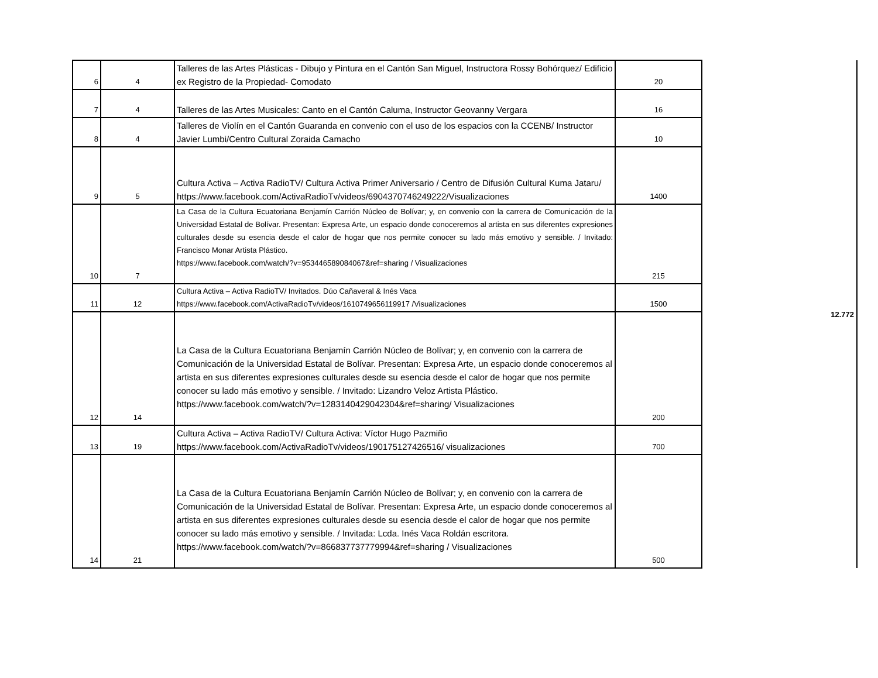| 6 | 4 | Talleres de las Artes Plásticas - Dibujo y Pintura en el Cantón San Miguel, Instructora Rossy Bohórquez/ Edificio ex Registro de la Propiedad- Comodato | 20 | | 12.772 |
| 7 | 4 | Talleres de las Artes Musicales: Canto en el Cantón Caluma, Instructor Geovanny Vergara | 16 | | |
| 8 | 4 | Talleres de Violín en el Cantón Guaranda en convenio con el uso de los espacios con la CCENB/ Instructor Javier Lumbi/Centro Cultural Zoraida Camacho | 10 | | |
| 9 | 5 | Cultura Activa – Activa RadioTV/ Cultura Activa Primer Aniversario / Centro de Difusión Cultural Kuma Jataru/ https://www.facebook.com/ActivaRadioTv/videos/6904370746249222/Visualizaciones | 1400 | | |
| 10 | 7 | La Casa de la Cultura Ecuatoriana Benjamín Carrión Núcleo de Bolívar; y, en convenio con la carrera de Comunicación de la Universidad Estatal de Bolívar. Presentan: Expresa Arte, un espacio donde conoceremos al artista en sus diferentes expresiones culturales desde su esencia desde el calor de hogar que nos permite conocer su lado más emotivo y sensible. / Invitado: Francisco Monar Artista Plástico. https://www.facebook.com/watch/?v=953446589084067&ref=sharing / Visualizaciones | 215 | | |
| 11 | 12 | Cultura Activa – Activa RadioTV/ Invitados. Dúo Cañaveral & Inés Vaca https://www.facebook.com/ActivaRadioTv/videos/1610749656119917 /Visualizaciones | 1500 | | |
| 12 | 14 | La Casa de la Cultura Ecuatoriana Benjamín Carrión Núcleo de Bolívar; y, en convenio con la carrera de Comunicación de la Universidad Estatal de Bolívar. Presentan: Expresa Arte, un espacio donde conoceremos al artista en sus diferentes expresiones culturales desde su esencia desde el calor de hogar que nos permite conocer su lado más emotivo y sensible. / Invitado: Lizandro Veloz Artista Plástico. https://www.facebook.com/watch/?v=1283140429042304&ref=sharing/ Visualizaciones | 200 | | |
| 13 | 19 | Cultura Activa – Activa RadioTV/ Cultura Activa: Víctor Hugo Pazmiño https://www.facebook.com/ActivaRadioTv/videos/190175127426516/ visualizaciones | 700 | | |
| 14 | 21 | La Casa de la Cultura Ecuatoriana Benjamín Carrión Núcleo de Bolívar; y, en convenio con la carrera de Comunicación de la Universidad Estatal de Bolívar. Presentan: Expresa Arte, un espacio donde conoceremos al artista en sus diferentes expresiones culturales desde su esencia desde el calor de hogar que nos permite conocer su lado más emotivo y sensible. / Invitada: Lcda. Inés Vaca Roldán escritora. https://www.facebook.com/watch/?v=866837737779994&ref=sharing / Visualizaciones | 500 | | |